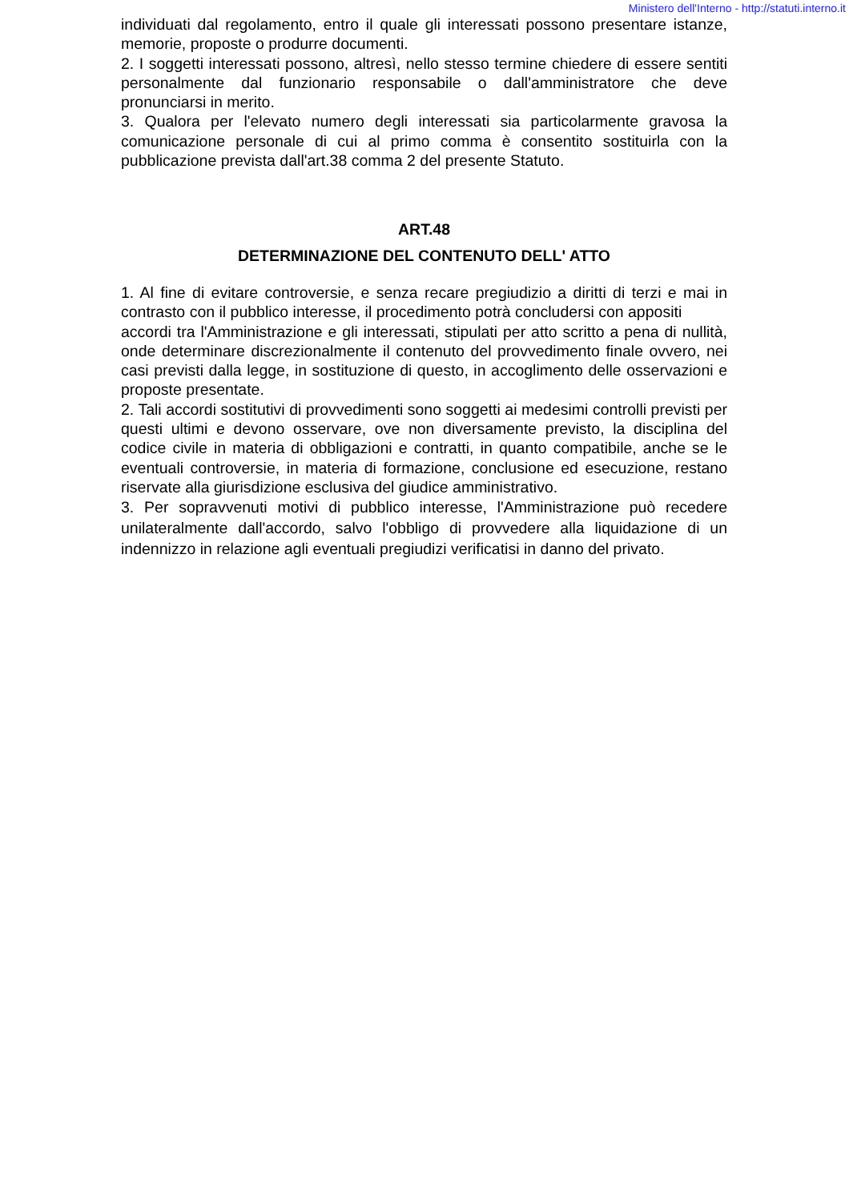Ministero dell'Interno - http://statuti.interno.it
individuati dal regolamento, entro il quale gli interessati possono presentare istanze, memorie, proposte o produrre documenti.
2. I soggetti interessati possono, altresì, nello stesso termine chiedere di essere sentiti personalmente dal funzionario responsabile o dall'amministratore che deve pronunciarsi in merito.
3. Qualora per l'elevato numero degli interessati sia particolarmente gravosa la comunicazione personale di cui al primo comma è consentito sostituirla con la pubblicazione prevista dall'art.38 comma 2 del presente Statuto.
ART.48
DETERMINAZIONE DEL CONTENUTO DELL' ATTO
1. Al fine di evitare controversie, e senza recare pregiudizio a diritti di terzi e mai in contrasto con il pubblico interesse, il procedimento potrà concludersi con appositi
accordi tra l'Amministrazione e gli interessati, stipulati per atto scritto a pena di nullità, onde determinare discrezionalmente il contenuto del provvedimento finale ovvero, nei casi previsti dalla legge, in sostituzione di questo, in accoglimento delle osservazioni e proposte presentate.
2. Tali accordi sostitutivi di provvedimenti sono soggetti ai medesimi controlli previsti per questi ultimi e devono osservare, ove non diversamente previsto, la disciplina del codice civile in materia di obbligazioni e contratti, in quanto compatibile, anche se le eventuali controversie, in materia di formazione, conclusione ed esecuzione, restano riservate alla giurisdizione esclusiva del giudice amministrativo.
3. Per sopravvenuti motivi di pubblico interesse, l'Amministrazione può recedere unilateralmente dall'accordo, salvo l'obbligo di provvedere alla liquidazione di un indennizzo in relazione agli eventuali pregiudizi verificatisi in danno del privato.